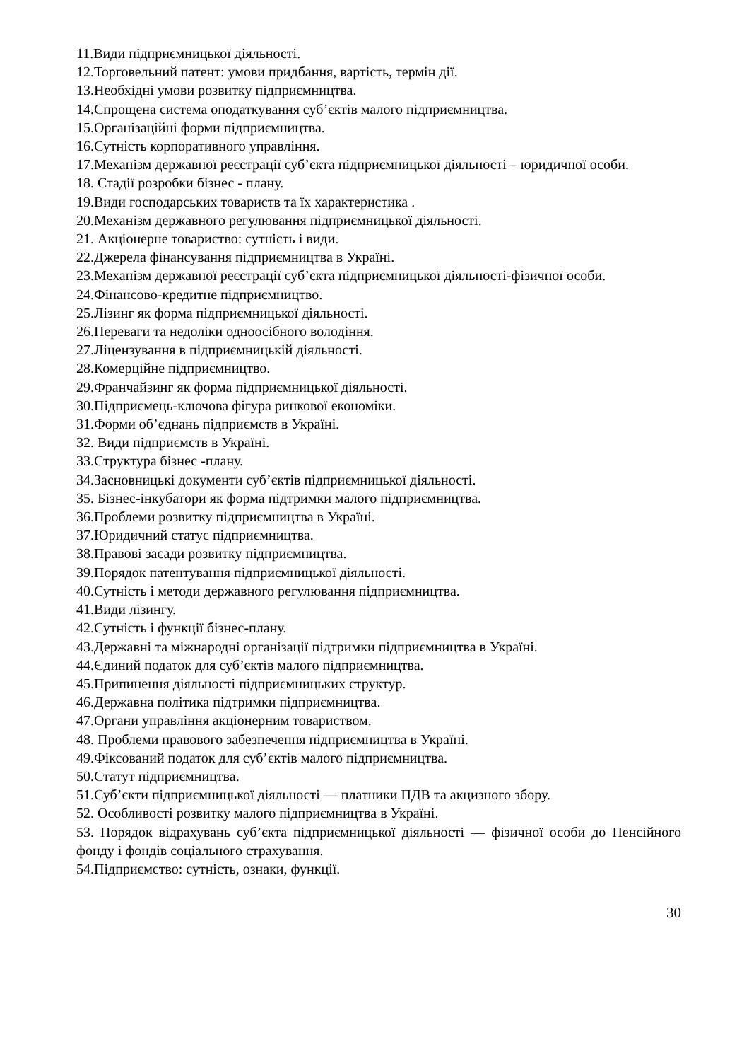11.Види підприємницької діяльності.
12.Торговельний патент: умови придбання, вартість, термін дії.
13.Необхідні умови розвитку підприємництва.
14.Спрощена система оподаткування суб’єктів малого підприємництва.
15.Організаційні форми підприємництва.
16.Сутність корпоративного управління.
17.Механізм державної реєстрації суб’єкта підприємницької діяльності – юридичної особи.
18. Стадії розробки бізнес - плану.
19.Види господарських товариств та їх характеристика .
20.Механізм державного регулювання підприємницької діяльності.
21. Акціонерне товариство: сутність і види.
22.Джерела фінансування підприємництва в Україні.
23.Механізм державної реєстрації суб’єкта підприємницької діяльності-фізичної особи.
24.Фінансово-кредитне підприємництво.
25.Лізинг як форма підприємницької діяльності.
26.Переваги та недоліки одноосібного володіння.
27.Ліцензування в підприємницькій діяльності.
28.Комерційне підприємництво.
29.Франчайзинг як форма підприємницької діяльності.
30.Підприємець-ключова фігура ринкової економіки.
31.Форми об’єднань підприємств в Україні.
32. Види підприємств в Україні.
33.Структура бізнес -плану.
34.Засновницькі документи суб’єктів підприємницької діяльності.
35. Бізнес-інкубатори як форма підтримки малого підприємництва.
36.Проблеми розвитку підприємництва в Україні.
37.Юридичний статус підприємництва.
38.Правові засади розвитку підприємництва.
39.Порядок патентування підприємницької діяльності.
40.Сутність і методи державного регулювання підприємництва.
41.Види лізингу.
42.Сутність і функції бізнес-плану.
43.Державні та міжнародні організації підтримки підприємництва в Україні.
44.Єдиний податок для суб’єктів малого підприємництва.
45.Припинення діяльності підприємницьких структур.
46.Державна політика підтримки підприємництва.
47.Органи управління акціонерним товариством.
48. Проблеми правового забезпечення підприємництва в Україні.
49.Фіксований податок для суб’єктів малого підприємництва.
50.Статут підприємництва.
51.Суб’єкти підприємницької діяльності — платники ПДВ та акцизного збору.
52. Особливості розвитку малого підприємництва в Україні.
53. Порядок відрахувань суб’єкта підприємницької діяльності — фізичної особи до Пенсійного фонду і фондів соціального страхування.
54.Підприємство: сутність, ознаки, функції.
30